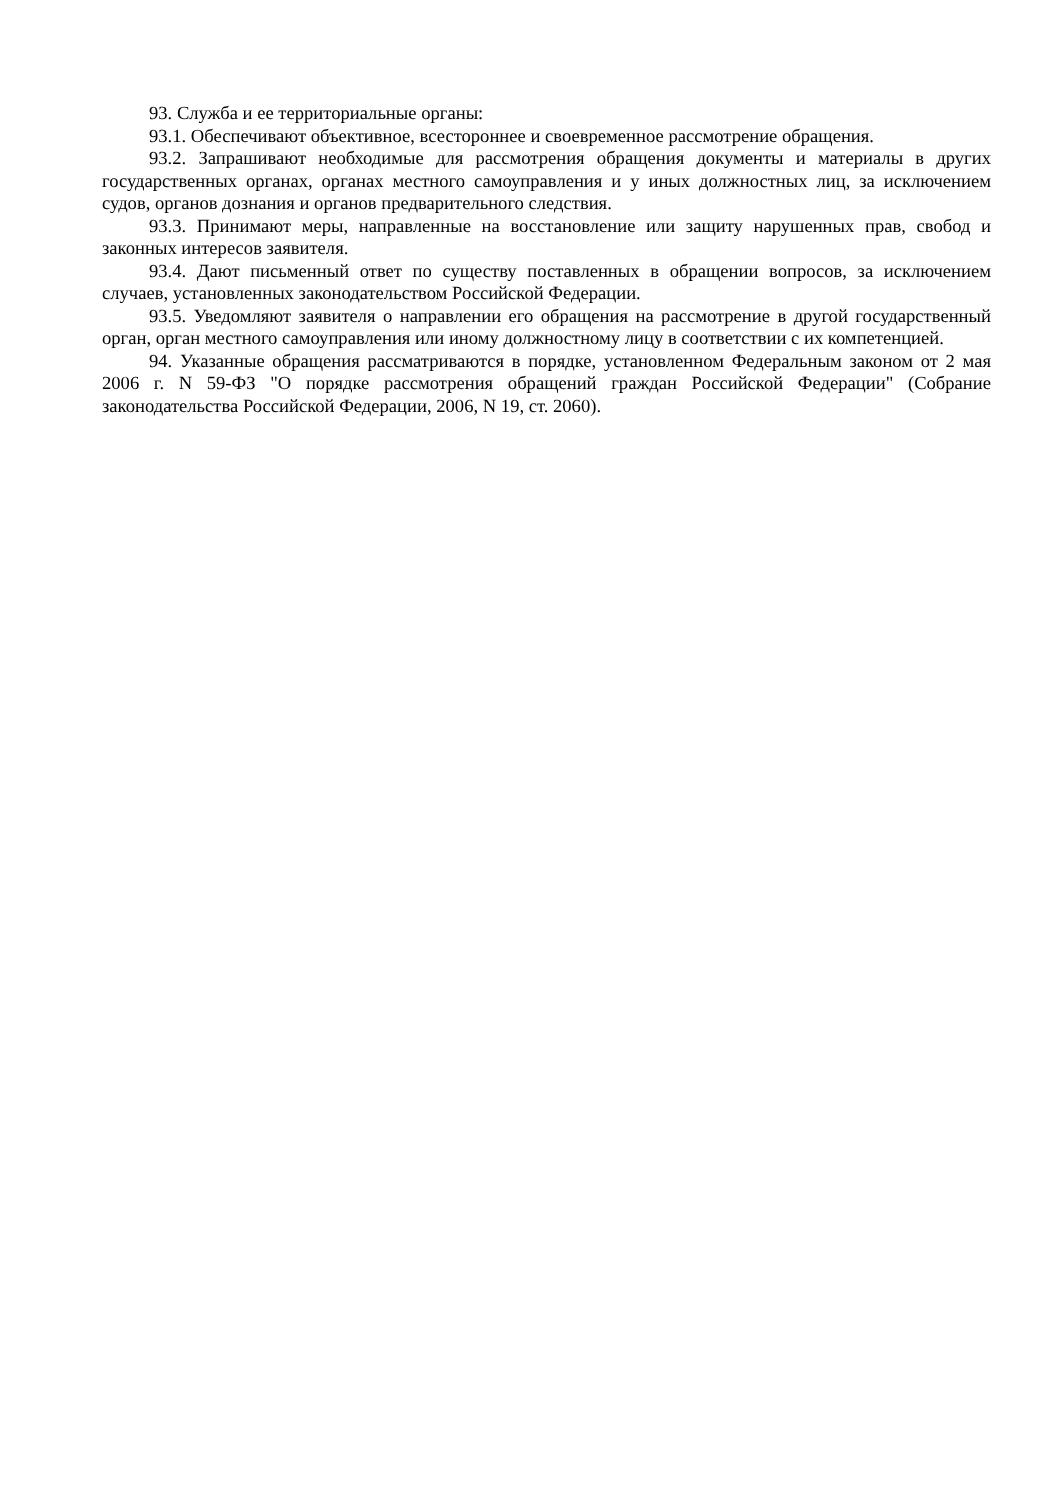93. Служба и ее территориальные органы:
93.1. Обеспечивают объективное, всестороннее и своевременное рассмотрение обращения.
93.2. Запрашивают необходимые для рассмотрения обращения документы и материалы в других государственных органах, органах местного самоуправления и у иных должностных лиц, за исключением судов, органов дознания и органов предварительного следствия.
93.3. Принимают меры, направленные на восстановление или защиту нарушенных прав, свобод и законных интересов заявителя.
93.4. Дают письменный ответ по существу поставленных в обращении вопросов, за исключением случаев, установленных законодательством Российской Федерации.
93.5. Уведомляют заявителя о направлении его обращения на рассмотрение в другой государственный орган, орган местного самоуправления или иному должностному лицу в соответствии с их компетенцией.
94. Указанные обращения рассматриваются в порядке, установленном Федеральным законом от 2 мая 2006 г. N 59-ФЗ "О порядке рассмотрения обращений граждан Российской Федерации" (Собрание законодательства Российской Федерации, 2006, N 19, ст. 2060).